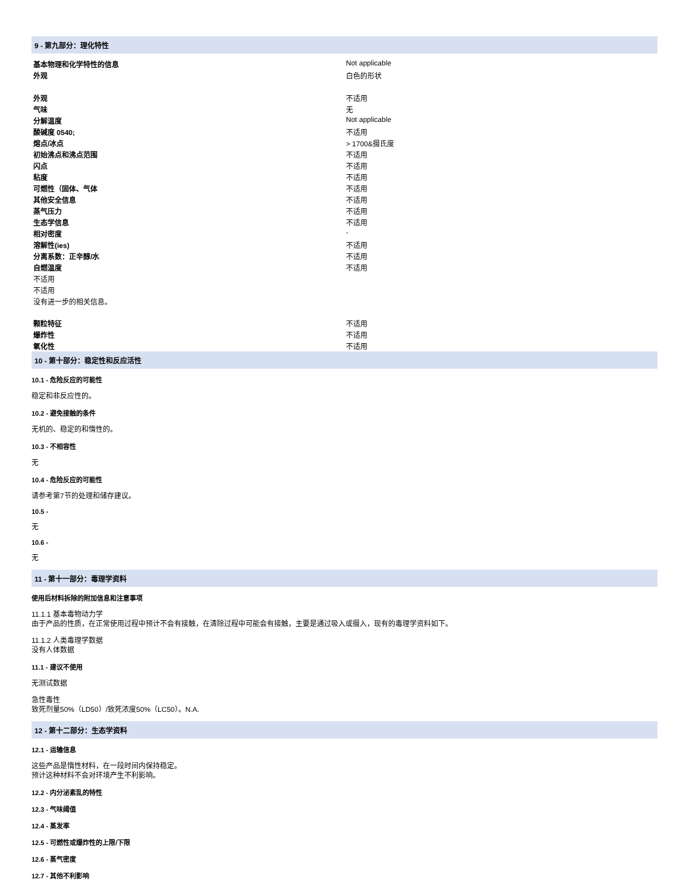9 - 第九部分：理化特性
| 基本物理和化学特性的信息 | Not applicable |
| 外观 | 白色的形状 |
| 外观 | 不适用 |
| 气味 | 无 |
| 分解温度 | Not applicable |
| 酸碱度 0540; | 不适用 |
| 熔点/冰点 | > 1700&摄氏度 |
| 初始沸点和沸点范围 | 不适用 |
| 闪点 | 不适用 |
| 粘度 | 不适用 |
| 可燃性（固体、气体 | 不适用 |
| 其他安全信息 | 不适用 |
| 蒸气压力 | 不适用 |
| 生态学信息 | 不适用 |
| 相对密度 | - |
| 溶解性(ies) | 不适用 |
| 分离系数：正辛醇/水 | 不适用 |
| 自燃温度 | 不适用 |
| 不适用 | |
| 不适用 | |
| 没有进一步的相关信息。 | |
| 颗粒特征 | 不适用 |
| 爆炸性 | 不适用 |
| 氧化性 | 不适用 |
10 - 第十部分：稳定性和反应活性
10.1 - 危险反应的可能性
稳定和非反应性的。
10.2 - 避免接触的条件
无机的、稳定的和惰性的。
10.3 - 不相容性
无
10.4 - 危险反应的可能性
请参考第7节的处理和储存建议。
10.5 -
无
10.6 -
无
11 - 第十一部分：毒理学资料
使用后材料拆除的附加信息和注意事项
11.1.1 基本毒物动力学
由于产品的性质，在正常使用过程中预计不会有接触，在清除过程中可能会有接触，主要是通过吸入或摄入，现有的毒理学资料如下。
11.1.2 人类毒理学数据
没有人体数据
11.1 - 建议不使用
无测试数据
急性毒性
致死剂量50%（LD50）/致死浓度50%（LC50）。N.A.
12 - 第十二部分：生态学资料
12.1 - 运输信息
这些产品是惰性材料，在一段时间内保持稳定。
预计这种材料不会对环境产生不利影响。
12.2 - 内分泌紊乱的特性
12.3 - 气味阈值
12.4 - 蒸发率
12.5 - 可燃性或爆炸性的上限/下限
12.6 - 蒸气密度
12.7 - 其他不利影响